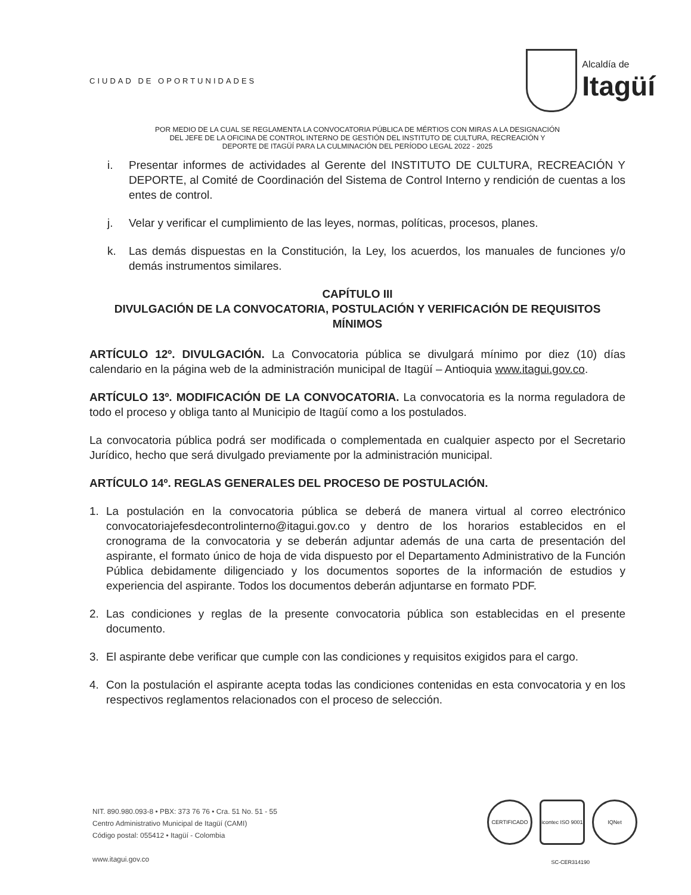CIUDAD DE OPORTUNIDADES
Alcaldía de
Itagüí
POR MEDIO DE LA CUAL SE REGLAMENTA LA CONVOCATORIA PÚBLICA DE MÉRTIOS CON MIRAS A LA DESIGNACIÓN
DEL JEFE DE LA OFICINA DE CONTROL INTERNO DE GESTIÓN DEL INSTITUTO DE CULTURA, RECREACIÓN Y
DEPORTE DE ITAGÜÍ PARA LA CULMINACIÓN DEL PERÍODO LEGAL 2022 - 2025
i. Presentar informes de actividades al Gerente del INSTITUTO DE CULTURA, RECREACIÓN Y DEPORTE, al Comité de Coordinación del Sistema de Control Interno y rendición de cuentas a los entes de control.
j. Velar y verificar el cumplimiento de las leyes, normas, políticas, procesos, planes.
k. Las demás dispuestas en la Constitución, la Ley, los acuerdos, los manuales de funciones y/o demás instrumentos similares.
CAPÍTULO III
DIVULGACIÓN DE LA CONVOCATORIA, POSTULACIÓN Y VERIFICACIÓN DE REQUISITOS MÍNIMOS
ARTÍCULO 12º. DIVULGACIÓN. La Convocatoria pública se divulgará mínimo por diez (10) días calendario en la página web de la administración municipal de Itagüí – Antioquia www.itagui.gov.co.
ARTÍCULO 13º. MODIFICACIÓN DE LA CONVOCATORIA. La convocatoria es la norma reguladora de todo el proceso y obliga tanto al Municipio de Itagüí como a los postulados.
La convocatoria pública podrá ser modificada o complementada en cualquier aspecto por el Secretario Jurídico, hecho que será divulgado previamente por la administración municipal.
ARTÍCULO 14º. REGLAS GENERALES DEL PROCESO DE POSTULACIÓN.
1. La postulación en la convocatoria pública se deberá de manera virtual al correo electrónico convocatoriajefesdecontrolinterno@itagui.gov.co y dentro de los horarios establecidos en el cronograma de la convocatoria y se deberán adjuntar además de una carta de presentación del aspirante, el formato único de hoja de vida dispuesto por el Departamento Administrativo de la Función Pública debidamente diligenciado y los documentos soportes de la información de estudios y experiencia del aspirante. Todos los documentos deberán adjuntarse en formato PDF.
2. Las condiciones y reglas de la presente convocatoria pública son establecidas en el presente documento.
3. El aspirante debe verificar que cumple con las condiciones y requisitos exigidos para el cargo.
4. Con la postulación el aspirante acepta todas las condiciones contenidas en esta convocatoria y en los respectivos reglamentos relacionados con el proceso de selección.
NIT. 890.980.093-8 • PBX: 373 76 76 • Cra. 51 No. 51 - 55
Centro Administrativo Municipal de Itagüí (CAMI)
Código postal: 055412 • Itagüí - Colombia
www.itagui.gov.co
CERTIFICADO icontec ISO 9001
IQNet
SC-CER314190